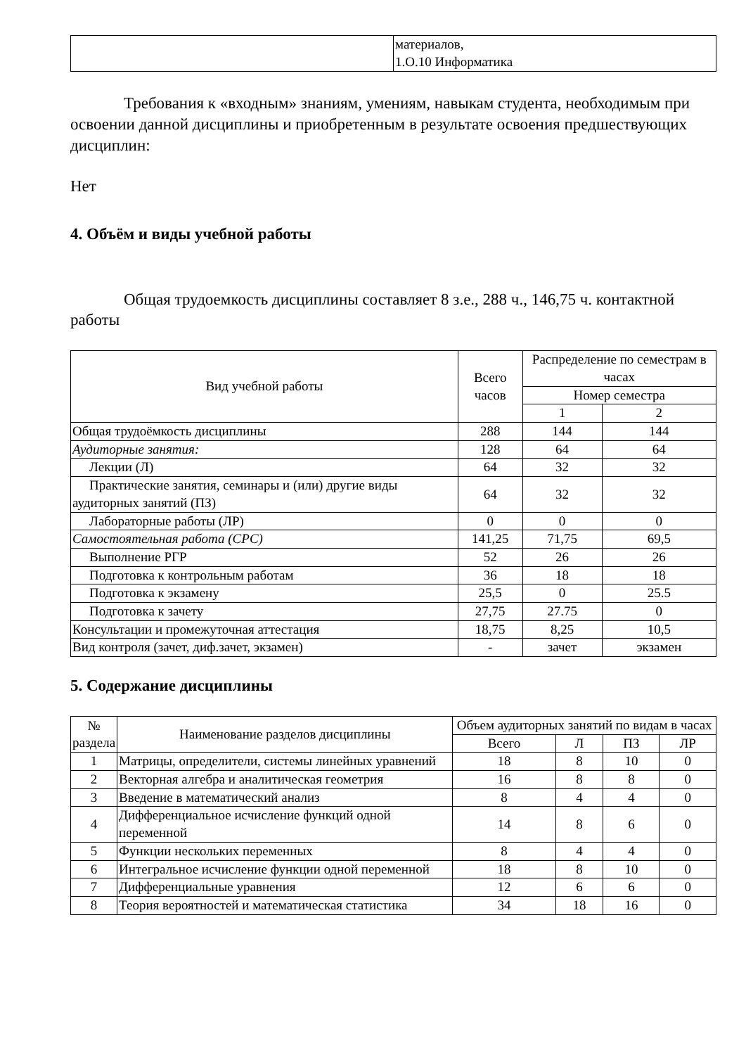| | материалов, 1.О.10 Информатика |
Требования к «входным» знаниям, умениям, навыкам студента, необходимым при освоении данной дисциплины и приобретенным в результате освоения предшествующих дисциплин:
Нет
4. Объём и виды учебной работы
Общая трудоемкость дисциплины составляет 8 з.е., 288 ч., 146,75 ч. контактной работы
| Вид учебной работы | Всего часов | Распределение по семестрам в часах | |
| --- | --- | --- | --- |
| | | Номер семестра | |
| | | 1 | 2 |
| Общая трудоёмкость дисциплины | 288 | 144 | 144 |
| Аудиторные занятия: | 128 | 64 | 64 |
| Лекции (Л) | 64 | 32 | 32 |
| Практические занятия, семинары и (или) другие виды аудиторных занятий (ПЗ) | 64 | 32 | 32 |
| Лабораторные работы (ЛР) | 0 | 0 | 0 |
| Самостоятельная работа (СРС) | 141,25 | 71,75 | 69,5 |
| Выполнение РГР | 52 | 26 | 26 |
| Подготовка к контрольным работам | 36 | 18 | 18 |
| Подготовка к экзамену | 25,5 | 0 | 25.5 |
| Подготовка к зачету | 27,75 | 27.75 | 0 |
| Консультации и промежуточная аттестация | 18,75 | 8,25 | 10,5 |
| Вид контроля (зачет, диф.зачет, экзамен) | - | зачет | экзамен |
5. Содержание дисциплины
| № раздела | Наименование разделов дисциплины | Объем аудиторных занятий по видам в часах | | | |
| --- | --- | --- | --- | --- | --- |
| | | Всего | Л | ПЗ | ЛР |
| 1 | Матрицы, определители, системы линейных уравнений | 18 | 8 | 10 | 0 |
| 2 | Векторная алгебра и аналитическая геометрия | 16 | 8 | 8 | 0 |
| 3 | Введение в математический анализ | 8 | 4 | 4 | 0 |
| 4 | Дифференциальное исчисление функций одной переменной | 14 | 8 | 6 | 0 |
| 5 | Функции нескольких переменных | 8 | 4 | 4 | 0 |
| 6 | Интегральное исчисление функции одной переменной | 18 | 8 | 10 | 0 |
| 7 | Дифференциальные уравнения | 12 | 6 | 6 | 0 |
| 8 | Теория вероятностей и математическая статистика | 34 | 18 | 16 | 0 |